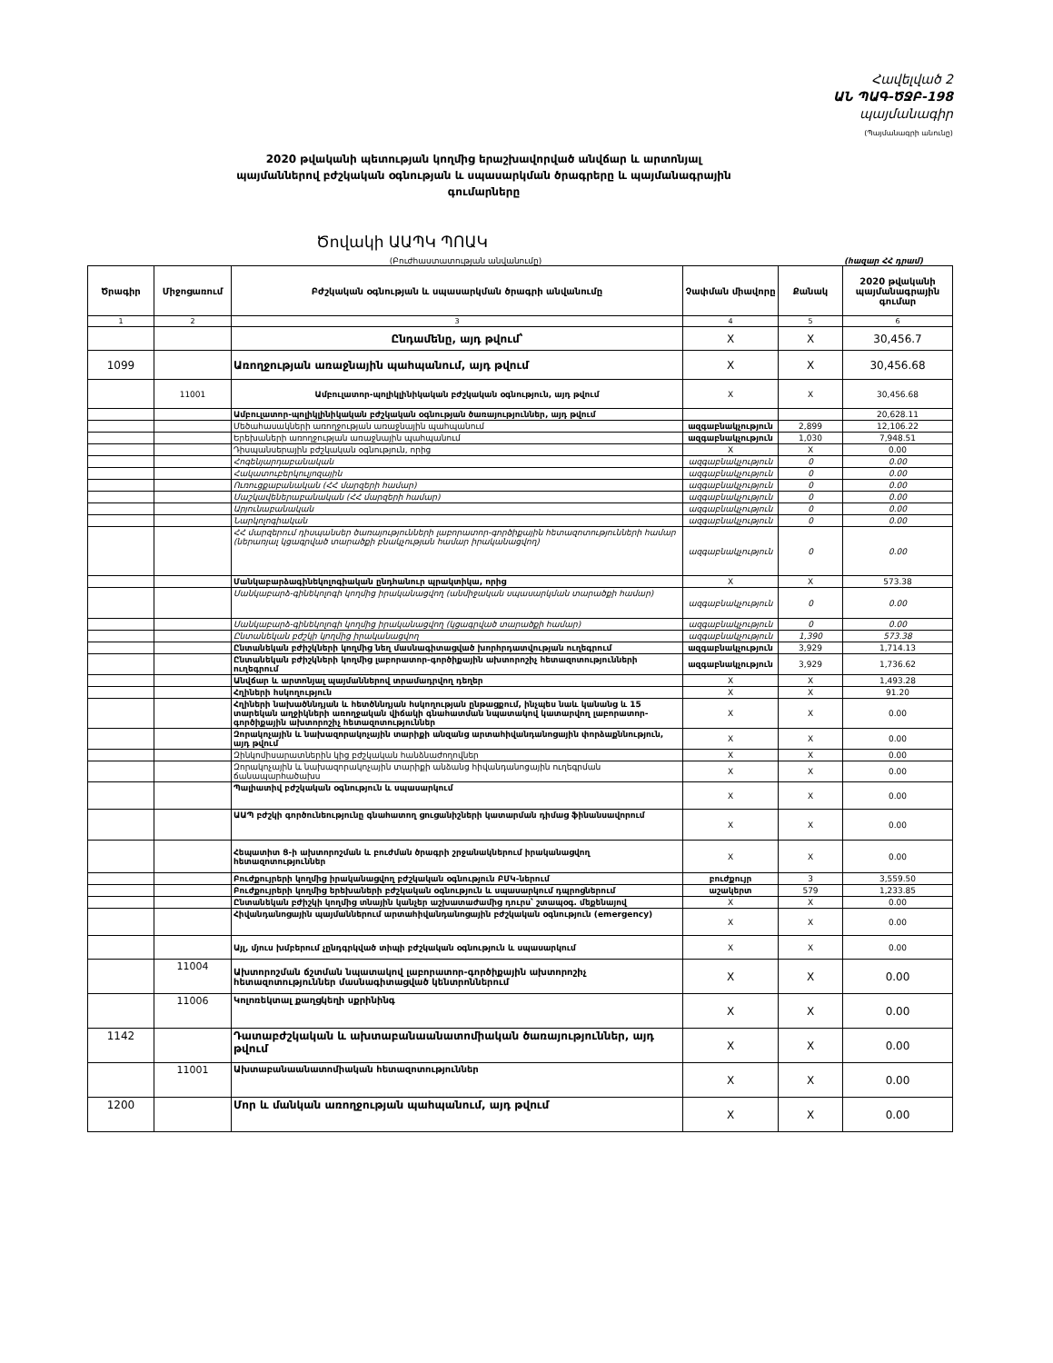Հավելված 2
ԱՆ ՊԱԳ-ԾՋԲ-198
պայմանագիր
(Պայմանագրի անունը)
2020 թվականի պետության կողմից երաշխավորված անվճար և արտոնյալ պայմաններով բժշկական օգնության և սպասարկման ծրագրերը և պայմանագրային գումարները
Ծովակի ԱԱՊԿ ՊՈԱԿ
(Բուժհաստատության անվանումը) (հազար ՀՀ դրամ)
| Ծրագիր | Միջոցառում | Բժշկական օգնության և սպասարկման ծրագրի անվանումը | Չափման միավորը | Քանակ | 2020 թվականի պայմանագրային գումար |
| --- | --- | --- | --- | --- | --- |
| 1 | 2 | 3 | 4 | 5 | 6 |
| | | Ընդամենը, այդ թվում՝ | X | X | 30,456.7 |
| 1099 | | Առողջության առաջնային պահպանում, այդ թվում | X | X | 30,456.68 |
| | 11001 | Ամբուլատոր-պոլիկլինիկական բժշկական օգնություն, այդ թվում | X | X | 30,456.68 |
| | | Ամբուլատոր-պոլիկլինիկական բժշկական օգնության ծառայություններ, այդ թվում | | | 20,628.11 |
| | | Մեծահասակների առողջության առաջնային պահպանում | ազգաբնակչություն | 2,899 | 12,106.22 |
| | | Երեխաների առողջության առաջնային պահպանում | ազգաբնակչություն | 1,030 | 7,948.51 |
| | | Դիսպանսերային բժշկական օգնություն, որից | X | X | 0.00 |
| | | Հոգենյարդաբանական | ազգաբնակչություն | 0 | 0.00 |
| | | Հակատուբերկուլյոզային | ազգաբնակչություն | 0 | 0.00 |
| | | Ուռուցքաբանական (ՀՀ մարզերի համար) | ազգաբնակչություն | 0 | 0.00 |
| | | Մաշկավեներաբանական (ՀՀ մարզերի համար) | ազգաբնակչություն | 0 | 0.00 |
| | | Արյունաբանական | ազգաբնակչություն | 0 | 0.00 |
| | | Նարկոլոգիական | ազգաբնակչություն | 0 | 0.00 |
| | | ՀՀ մարզերում դիսպանսեր ծառայությունների լաբորատոր-գործիքային հետազոտությունների համար (ներառյալ կցագրված տարածքի բնակչության համար իրականացվող) | ազգաբնակչություն | 0 | 0.00 |
| | | Մանկաբարձագինեկոլոգիական ընդհանուր պրակտիկա, որից | X | X | 573.38 |
| | | Մանկաբարձ-գինեկոլոգի կողմից իրականացվող (անմիջական սպասարկման տարածքի համար) | ազգաբնակչություն | 0 | 0.00 |
| | | Մանկաբարձ-գինեկոլոգի կողմից իրականացվող (կցագրված տարածքի համար) | ազգաբնակչություն | 0 | 0.00 |
| | | Ընտանեկան բժշկի կողմից իրականացվող | ազգաբնակչություն | 1,390 | 573.38 |
| | | Ընտանեկան բժիշկների կողմից նեղ մասնագիտացված խորհրդատվության ուղեգրում | ազգաբնակչություն | 3,929 | 1,714.13 |
| | | Ընտանեկան բժիշկների կողմից լաբորատոր-գործիքային ախտորոշիչ հետազոտությունների ուղեգրում | ազգաբնակչություն | 3,929 | 1,736.62 |
| | | Անվճար և արտոնյալ պայմաններով տրամադրվող դեղեր | X | X | 1,493.28 |
| | | Հղիների հսկողություն | X | X | 91.20 |
| | | Հղիների նախածննդյան և հետծննդյան հսկողության ընթացքում, ինչպես նաև կանանց և 15 տարեկան աղջիկների առողջական վիճակի գնահատման նպատակով կատարվող լաբորատոր-գործիքային ախտորոշիչ հետազոտություններ | X | X | 0.00 |
| | | Զորակոչային և նախազորակոչային տարիքի անզանց արտահիվանդանոցային փորձաքննություն, այդ թվում | X | X | 0.00 |
| | | Զինկոմիսարատներին կից բժշկական հանձնաժողովներ | X | X | 0.00 |
| | | Զորակոչային և նախազորակոչային տարիքի անձանց հիվանդանոցային ուղեգրման ճանապարհածախս | X | X | 0.00 |
| | | Պալիատիվ բժշկական օգնություն և սպասարկում | X | X | 0.00 |
| | | ԱԱՊ բժշկի գործունեությունը գնահատող ցուցանիշների կատարման դիմաց ֆինանսավորում | X | X | 0.00 |
| | | Հեպատիտ Ց-ի ախտորոշման և բուժման ծրագրի շրջանակներում իրականացվող հետազոտություններ | X | X | 0.00 |
| | | Բուժքույրերի կողմից իրականացվող բժշկական օգնություն ԲՄԿ-ներում | բուժքույր | 3 | 3,559.50 |
| | | Բուժքույրերի կողմից երեխաների բժշկական օգնություն և սպասարկում դպրոցներում | աշակերտ | 579 | 1,233.85 |
| | | Ընտանեկան բժիշկի կողմից տնային կանչեր աշխատաժամից դուրս՝ շտապօգ. մեքենայով | X | X | 0.00 |
| | | Հիվանդանոցային պայմաններում արտահիվանդանոցային բժշկական օգնություն (emergency) | X | X | 0.00 |
| | | Այլ, մյուս խմբերում չընդգրկված տիպի բժշկական օգնություն և սպասարկում | X | X | 0.00 |
| | 11004 | Ախտորոշման ճշտման նպատակով լաբորատոր-գործիքային ախտորոշիչ հետազոտություններ մասնագիտացված կենտրոններում | X | X | 0.00 |
| | 11006 | Կոլոռեկտալ քաղցկեղի սքրինինգ | X | X | 0.00 |
| 1142 | | Դատաբժշկական և ախտաբանաանատոմիական ծառայություններ, այդ թվում | X | X | 0.00 |
| | 11001 | Ախտաբանաանատոմիական հետազոտություններ | X | X | 0.00 |
| 1200 | | Մոր և մանկան առողջության պահպանում, այդ թվում | X | X | 0.00 |